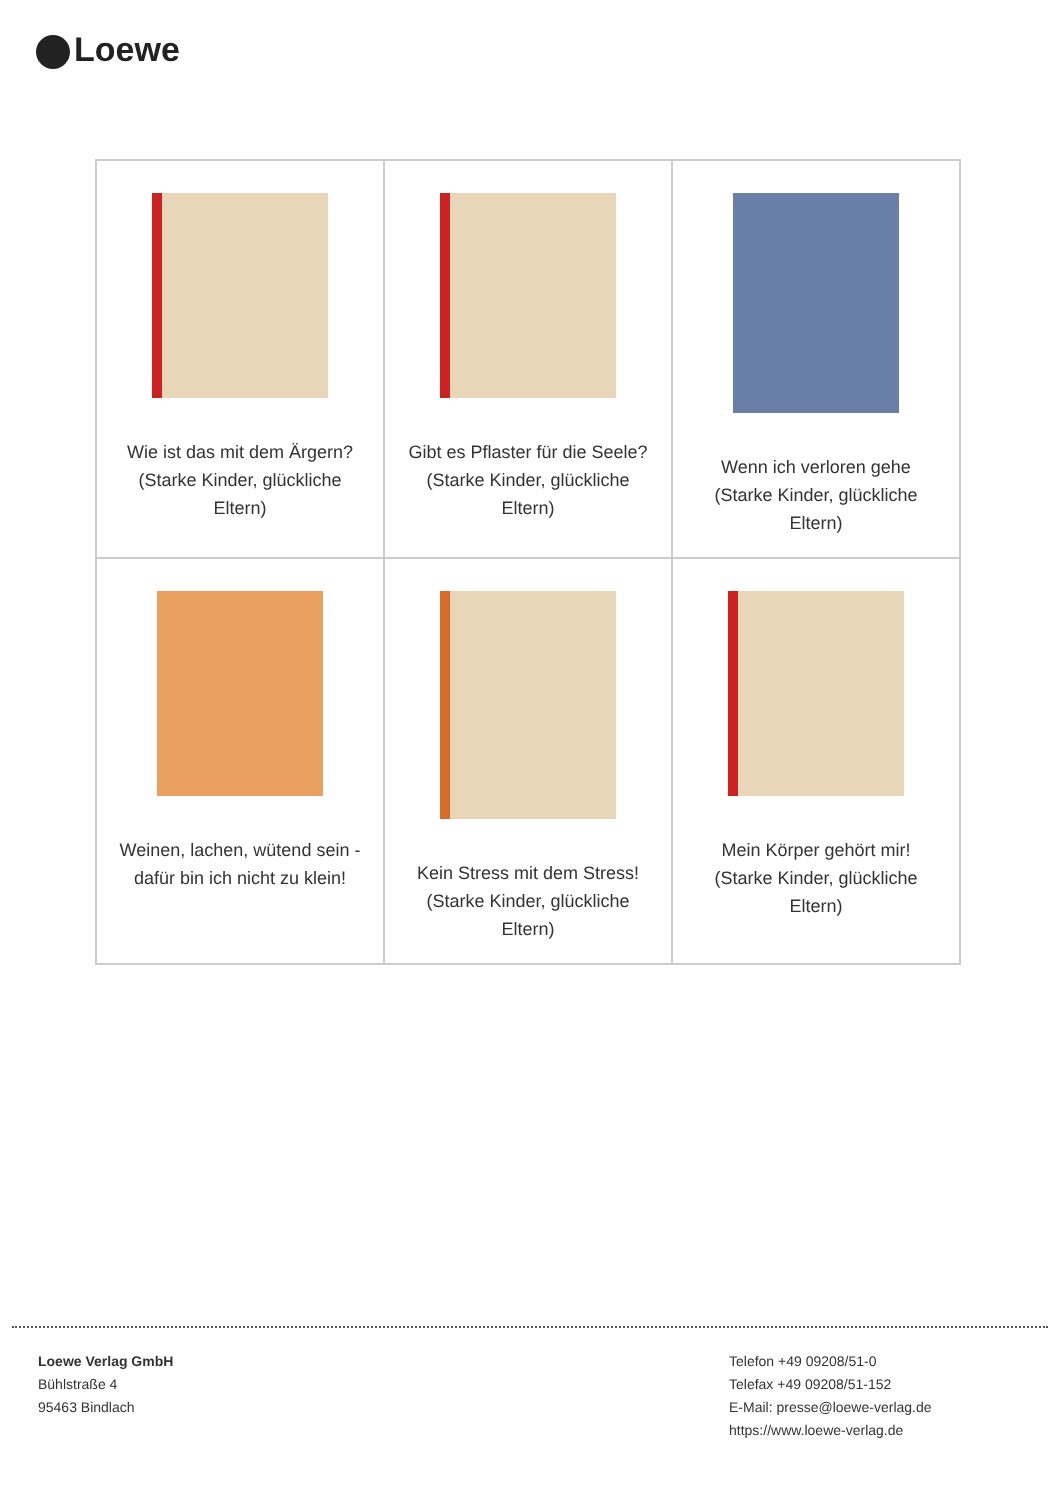Loewe
| Wie ist das mit dem Ärgern? (Starke Kinder, glückliche Eltern) | Gibt es Pflaster für die Seele? (Starke Kinder, glückliche Eltern) | Wenn ich verloren gehe (Starke Kinder, glückliche Eltern) |
| Weinen, lachen, wütend sein - dafür bin ich nicht zu klein! | Kein Stress mit dem Stress! (Starke Kinder, glückliche Eltern) | Mein Körper gehört mir! (Starke Kinder, glückliche Eltern) |
Loewe Verlag GmbH
Bühlstraße 4
95463 Bindlach
Telefon +49 09208/51-0
Telefax +49 09208/51-152
E-Mail: presse@loewe-verlag.de
https://www.loewe-verlag.de